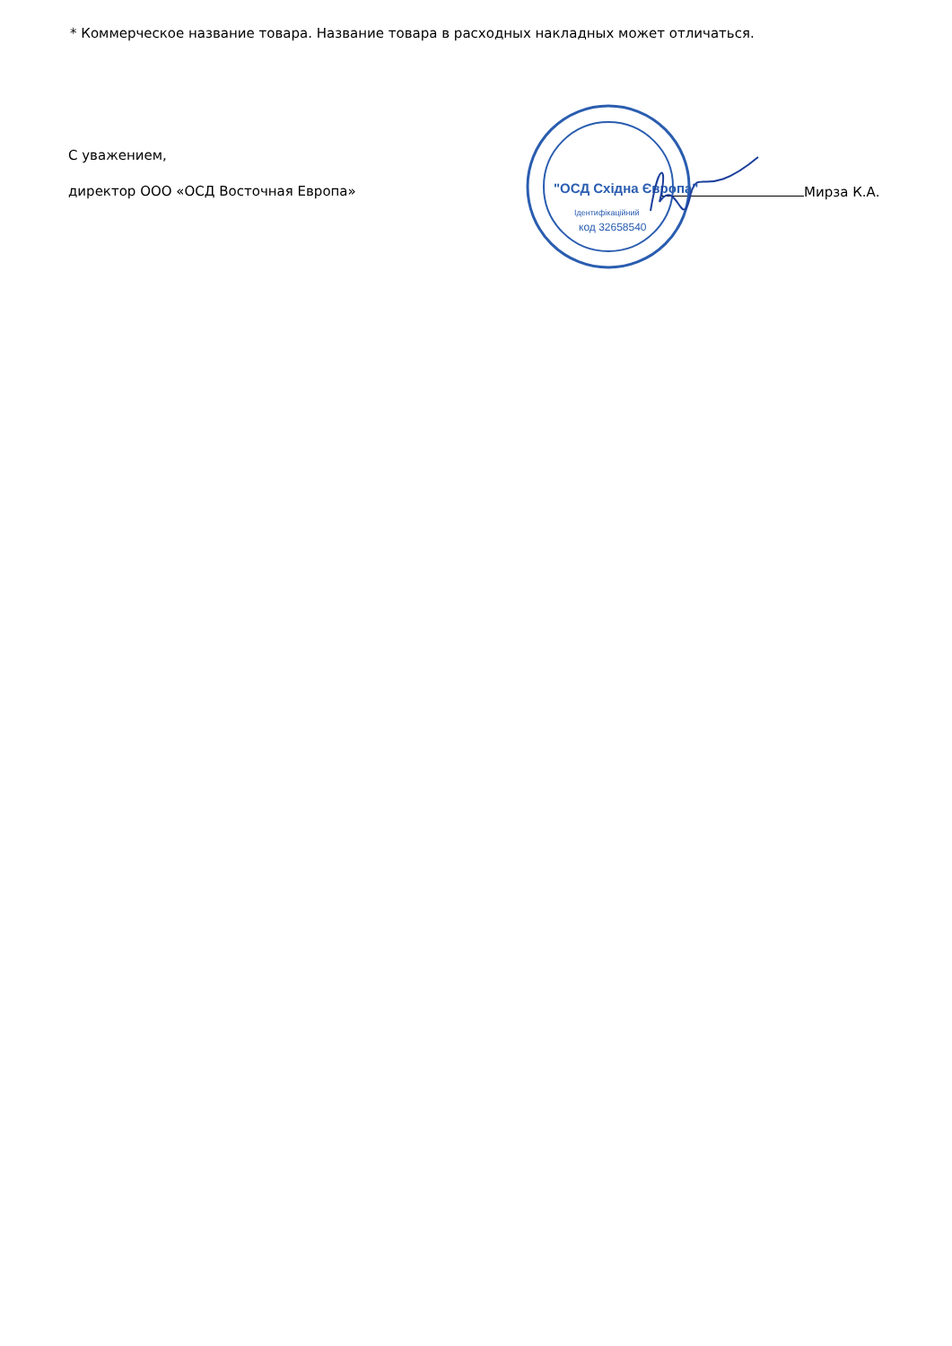* Коммерческое название товара. Название товара в расходных накладных может отличаться.
"ОСД Східна Європа"
Ідентифікаційний
код 32658540
С уважением,
директор ООО «ОСД Восточная Европа» Мирза К.А.